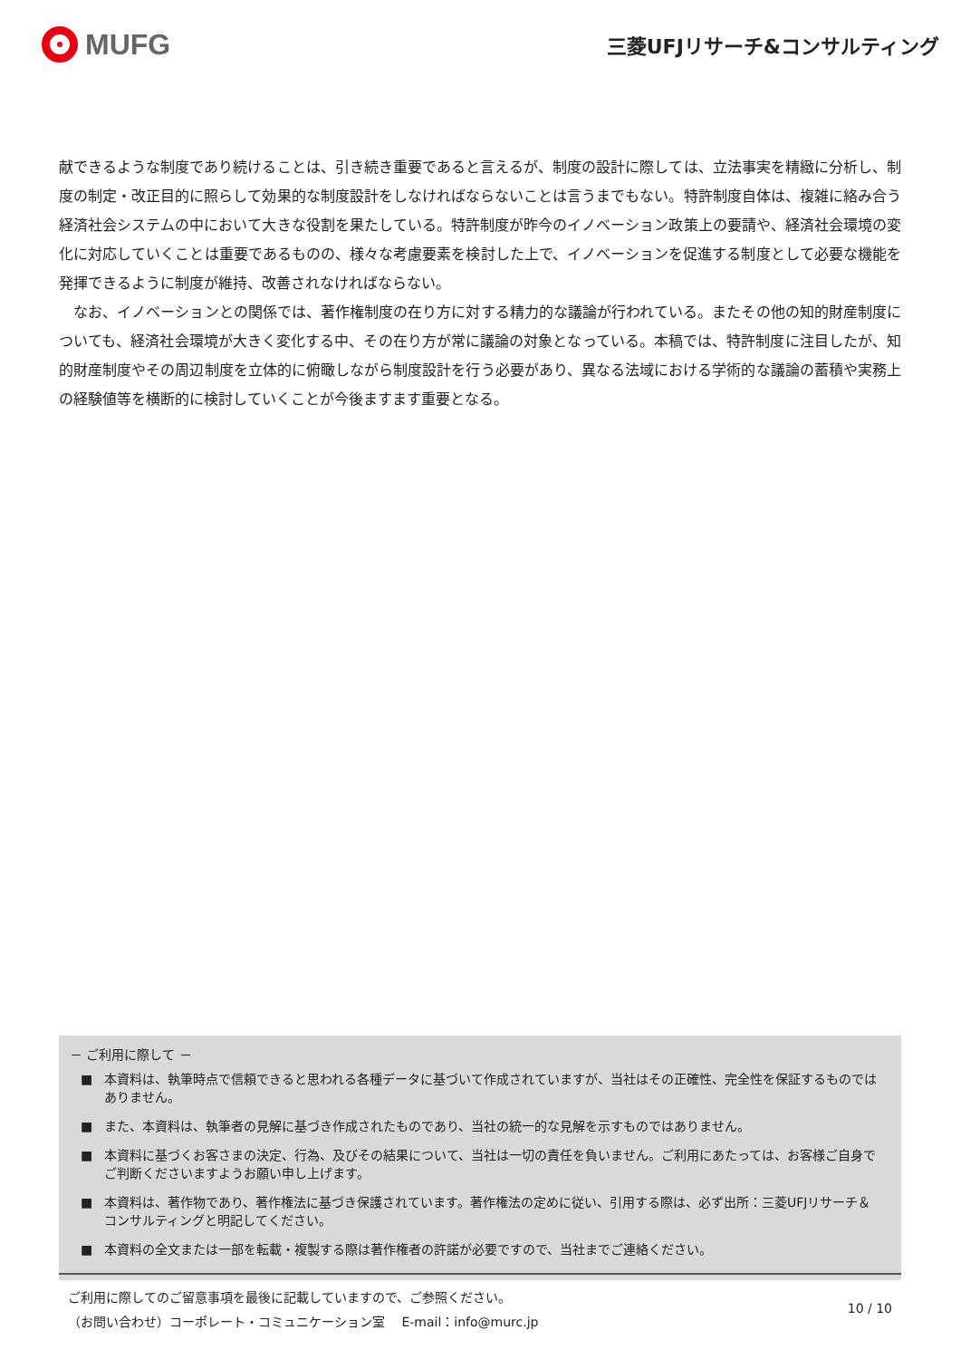MUFG
三菱UFJリサーチ&コンサルティング
献できるような制度であり続けることは、引き続き重要であると言えるが、制度の設計に際しては、立法事実を精緻に分析し、制度の制定・改正目的に照らして効果的な制度設計をしなければならないことは言うまでもない。特許制度自体は、複雑に絡み合う経済社会システムの中において大きな役割を果たしている。特許制度が昨今のイノベーション政策上の要請や、経済社会環境の変化に対応していくことは重要であるものの、様々な考慮要素を検討した上で、イノベーションを促進する制度として必要な機能を発揮できるように制度が維持、改善されなければならない。
　なお、イノベーションとの関係では、著作権制度の在り方に対する精力的な議論が行われている。またその他の知的財産制度についても、経済社会環境が大きく変化する中、その在り方が常に議論の対象となっている。本稿では、特許制度に注目したが、知的財産制度やその周辺制度を立体的に俯瞰しながら制度設計を行う必要があり、異なる法域における学術的な議論の蓄積や実務上の経験値等を横断的に検討していくことが今後ますます重要となる。
－ ご利用に際して －
■ 本資料は、執筆時点で信頼できると思われる各種データに基づいて作成されていますが、当社はその正確性、完全性を保証するものではありません。
■ また、本資料は、執筆者の見解に基づき作成されたものであり、当社の統一的な見解を示すものではありません。
■ 本資料に基づくお客さまの決定、行為、及びその結果について、当社は一切の責任を負いません。ご利用にあたっては、お客様ご自身でご判断くださいますようお願い申し上げます。
■ 本資料は、著作物であり、著作権法に基づき保護されています。著作権法の定めに従い、引用する際は、必ず出所：三菱UFJリサーチ＆コンサルティングと明記してください。
■ 本資料の全文または一部を転載・複製する際は著作権者の許諾が必要ですので、当社までご連絡ください。
ご利用に際してのご留意事項を最後に記載していますので、ご参照ください。
（お問い合わせ）コーポレート・コミュニケーション室　 E-mail：info@murc.jp
10 / 10